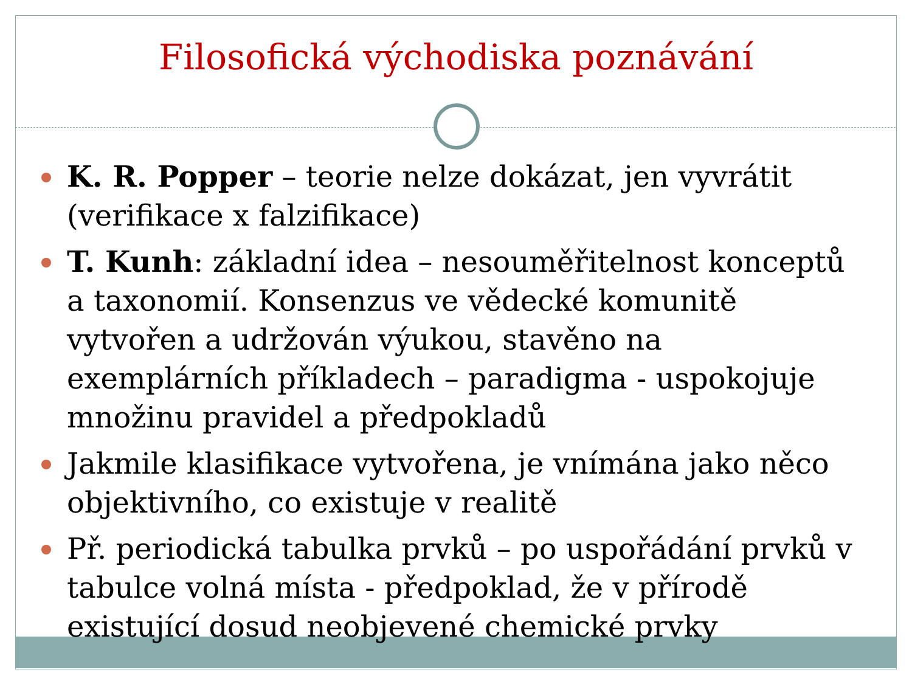Filosofická východiska poznávání
K. R. Popper – teorie nelze dokázat, jen vyvrátit (verifikace x falzifikace)
T. Kunh: základní idea – nesouměřitelnost konceptů a taxonomií. Konsenzus ve vědecké komunitě vytvořen a udržován výukou, stavěno na exemplárních příkladech – paradigma - uspokojuje množinu pravidel a předpokladů
Jakmile klasifikace vytvořena, je vnímána jako něco objektivního, co existuje v realitě
Př. periodická tabulka prvků – po uspořádání prvků v tabulce volná místa - předpoklad, že v přírodě existující dosud neobjevené chemické prvky